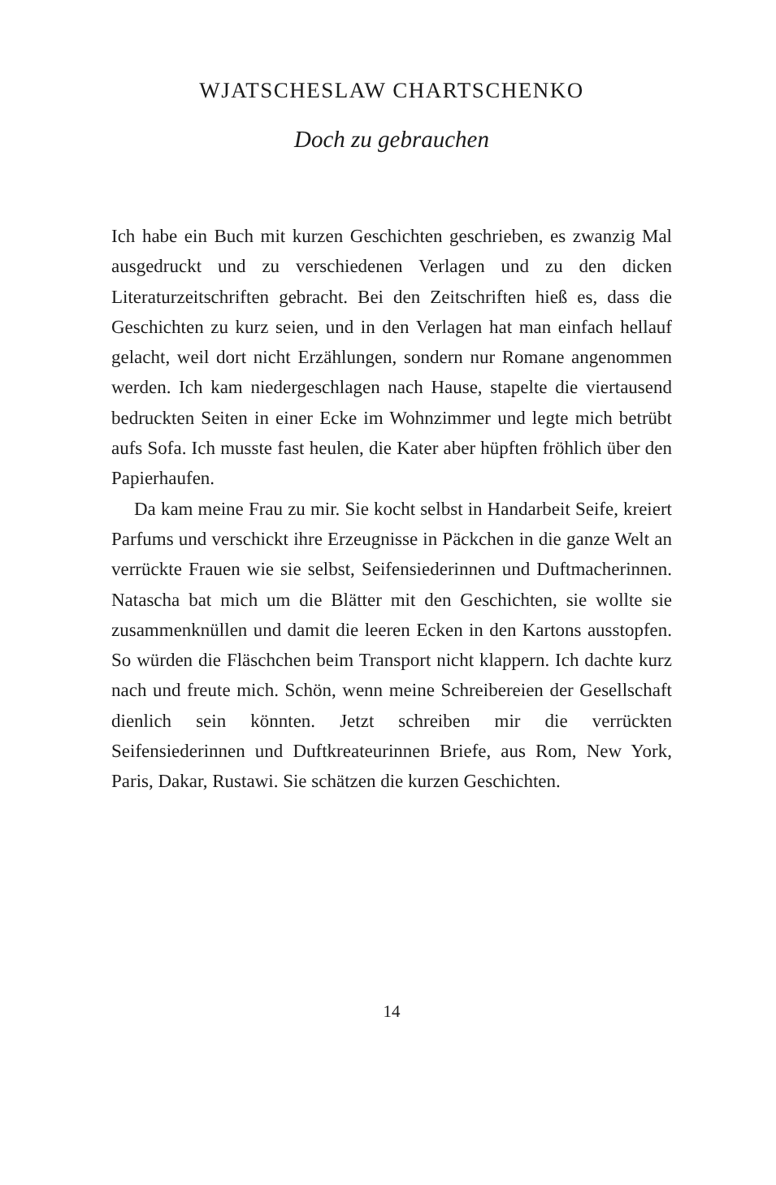WJATSCHESLAW CHARTSCHENKO
Doch zu gebrauchen
Ich habe ein Buch mit kurzen Geschichten geschrieben, es zwanzig Mal ausgedruckt und zu verschiedenen Verlagen und zu den dicken Literaturzeitschriften gebracht. Bei den Zeitschriften hieß es, dass die Geschichten zu kurz seien, und in den Verlagen hat man einfach hellauf gelacht, weil dort nicht Erzählungen, sondern nur Romane angenommen werden. Ich kam niedergeschlagen nach Hause, stapelte die viertausend bedruckten Seiten in einer Ecke im Wohnzimmer und legte mich betrübt aufs Sofa. Ich musste fast heulen, die Kater aber hüpften fröhlich über den Papierhaufen.
Da kam meine Frau zu mir. Sie kocht selbst in Handarbeit Seife, kreiert Parfums und verschickt ihre Erzeugnisse in Päckchen in die ganze Welt an verrückte Frauen wie sie selbst, Seifensiederinnen und Duftmacherinnen. Natascha bat mich um die Blätter mit den Geschichten, sie wollte sie zusammenknüllen und damit die leeren Ecken in den Kartons ausstopfen. So würden die Fläschchen beim Transport nicht klappern. Ich dachte kurz nach und freute mich. Schön, wenn meine Schreibereien der Gesellschaft dienlich sein könnten. Jetzt schreiben mir die verrückten Seifensiederinnen und Duftkreateurinnen Briefe, aus Rom, New York, Paris, Dakar, Rustawi. Sie schätzen die kurzen Geschichten.
14